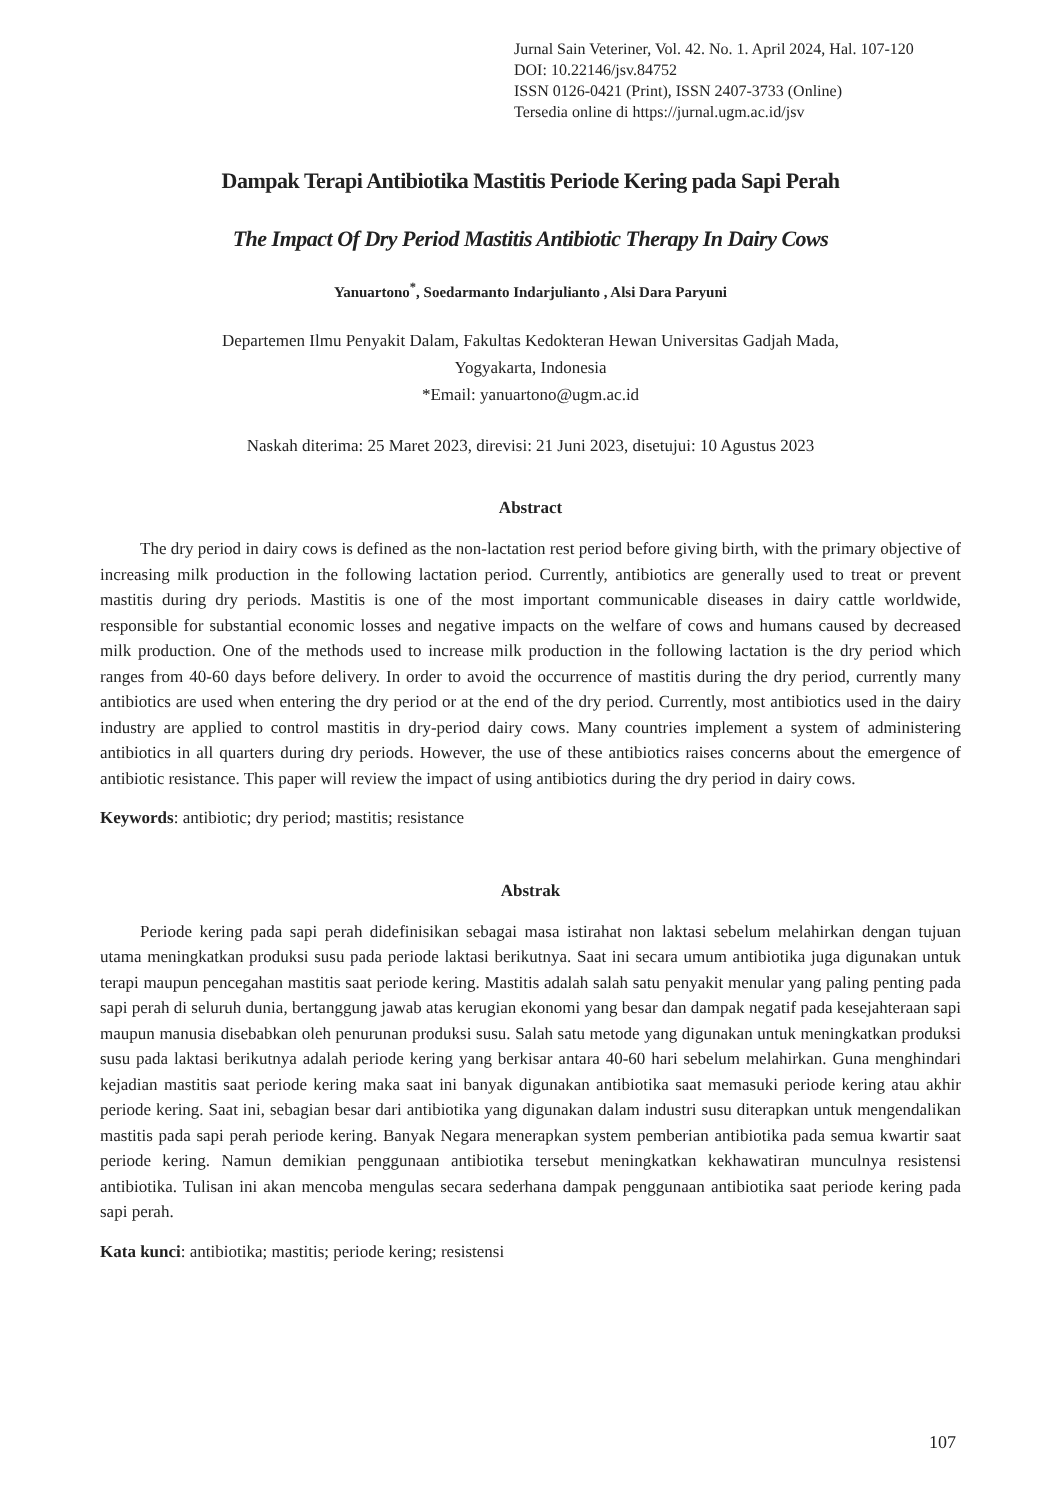Jurnal Sain Veteriner, Vol. 42. No. 1. April 2024, Hal. 107-120
DOI: 10.22146/jsv.84752
ISSN 0126-0421 (Print), ISSN 2407-3733 (Online)
Tersedia online di https://jurnal.ugm.ac.id/jsv
Dampak Terapi Antibiotika Mastitis Periode Kering pada Sapi Perah
The Impact Of Dry Period Mastitis Antibiotic Therapy In Dairy Cows
Yanuartono<sup>*</sup>, Soedarmanto Indarjulianto , Alsi Dara Paryuni
Departemen Ilmu Penyakit Dalam, Fakultas Kedokteran Hewan Universitas Gadjah Mada,
Yogyakarta, Indonesia
*Email: yanuartono@ugm.ac.id
Naskah diterima: 25 Maret 2023, direvisi: 21 Juni 2023, disetujui: 10 Agustus 2023
Abstract
The dry period in dairy cows is defined as the non-lactation rest period before giving birth, with the primary objective of increasing milk production in the following lactation period. Currently, antibiotics are generally used to treat or prevent mastitis during dry periods. Mastitis is one of the most important communicable diseases in dairy cattle worldwide, responsible for substantial economic losses and negative impacts on the welfare of cows and humans caused by decreased milk production. One of the methods used to increase milk production in the following lactation is the dry period which ranges from 40-60 days before delivery. In order to avoid the occurrence of mastitis during the dry period, currently many antibiotics are used when entering the dry period or at the end of the dry period. Currently, most antibiotics used in the dairy industry are applied to control mastitis in dry-period dairy cows. Many countries implement a system of administering antibiotics in all quarters during dry periods. However, the use of these antibiotics raises concerns about the emergence of antibiotic resistance. This paper will review the impact of using antibiotics during the dry period in dairy cows.
Keywords: antibiotic; dry period; mastitis; resistance
Abstrak
Periode kering pada sapi perah didefinisikan sebagai masa istirahat non laktasi sebelum melahirkan dengan tujuan utama meningkatkan produksi susu pada periode laktasi berikutnya. Saat ini secara umum antibiotika juga digunakan untuk terapi maupun pencegahan mastitis saat periode kering. Mastitis adalah salah satu penyakit menular yang paling penting pada sapi perah di seluruh dunia, bertanggung jawab atas kerugian ekonomi yang besar dan dampak negatif pada kesejahteraan sapi maupun manusia disebabkan oleh penurunan produksi susu. Salah satu metode yang digunakan untuk meningkatkan produksi susu pada laktasi berikutnya adalah periode kering yang berkisar antara 40-60 hari sebelum melahirkan. Guna menghindari kejadian mastitis saat periode kering maka saat ini banyak digunakan antibiotika saat memasuki periode kering atau akhir periode kering. Saat ini, sebagian besar dari antibiotika yang digunakan dalam industri susu diterapkan untuk mengendalikan mastitis pada sapi perah periode kering. Banyak Negara menerapkan system pemberian antibiotika pada semua kwartir saat periode kering. Namun demikian penggunaan antibiotika tersebut meningkatkan kekhawatiran munculnya resistensi antibiotika. Tulisan ini akan mencoba mengulas secara sederhana dampak penggunaan antibiotika saat periode kering pada sapi perah.
Kata kunci: antibiotika; mastitis; periode kering; resistensi
107